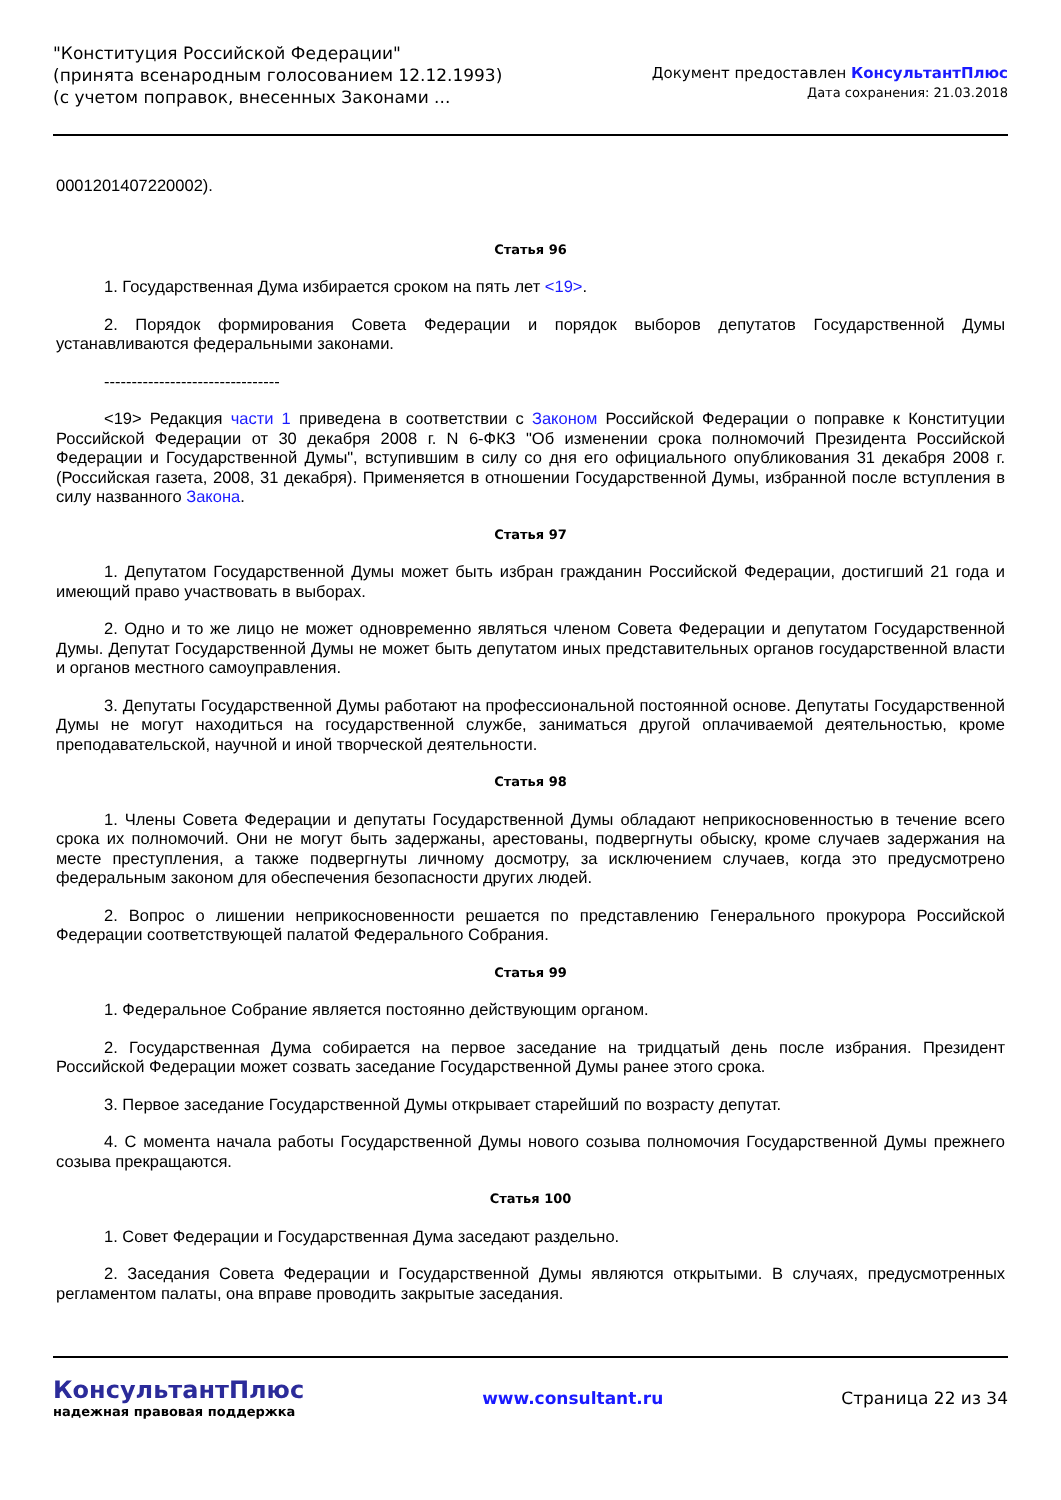"Конституция Российской Федерации"
(принята всенародным голосованием 12.12.1993)
(с учетом поправок, внесенных Законами ...
Документ предоставлен КонсультантПлюс
Дата сохранения: 21.03.2018
0001201407220002).
Статья 96
1. Государственная Дума избирается сроком на пять лет <19>.
2. Порядок формирования Совета Федерации и порядок выборов депутатов Государственной Думы устанавливаются федеральными законами.
--------------------------------
<19> Редакция части 1 приведена в соответствии с Законом Российской Федерации о поправке к Конституции Российской Федерации от 30 декабря 2008 г. N 6-ФКЗ "Об изменении срока полномочий Президента Российской Федерации и Государственной Думы", вступившим в силу со дня его официального опубликования 31 декабря 2008 г. (Российская газета, 2008, 31 декабря). Применяется в отношении Государственной Думы, избранной после вступления в силу названного Закона.
Статья 97
1. Депутатом Государственной Думы может быть избран гражданин Российской Федерации, достигший 21 года и имеющий право участвовать в выборах.
2. Одно и то же лицо не может одновременно являться членом Совета Федерации и депутатом Государственной Думы. Депутат Государственной Думы не может быть депутатом иных представительных органов государственной власти и органов местного самоуправления.
3. Депутаты Государственной Думы работают на профессиональной постоянной основе. Депутаты Государственной Думы не могут находиться на государственной службе, заниматься другой оплачиваемой деятельностью, кроме преподавательской, научной и иной творческой деятельности.
Статья 98
1. Члены Совета Федерации и депутаты Государственной Думы обладают неприкосновенностью в течение всего срока их полномочий. Они не могут быть задержаны, арестованы, подвергнуты обыску, кроме случаев задержания на месте преступления, а также подвергнуты личному досмотру, за исключением случаев, когда это предусмотрено федеральным законом для обеспечения безопасности других людей.
2. Вопрос о лишении неприкосновенности решается по представлению Генерального прокурора Российской Федерации соответствующей палатой Федерального Собрания.
Статья 99
1. Федеральное Собрание является постоянно действующим органом.
2. Государственная Дума собирается на первое заседание на тридцатый день после избрания. Президент Российской Федерации может созвать заседание Государственной Думы ранее этого срока.
3. Первое заседание Государственной Думы открывает старейший по возрасту депутат.
4. С момента начала работы Государственной Думы нового созыва полномочия Государственной Думы прежнего созыва прекращаются.
Статья 100
1. Совет Федерации и Государственная Дума заседают раздельно.
2. Заседания Совета Федерации и Государственной Думы являются открытыми. В случаях, предусмотренных регламентом палаты, она вправе проводить закрытые заседания.
КонсультантПлюс
надежная правовая поддержка
www.consultant.ru Страница 22 из 34